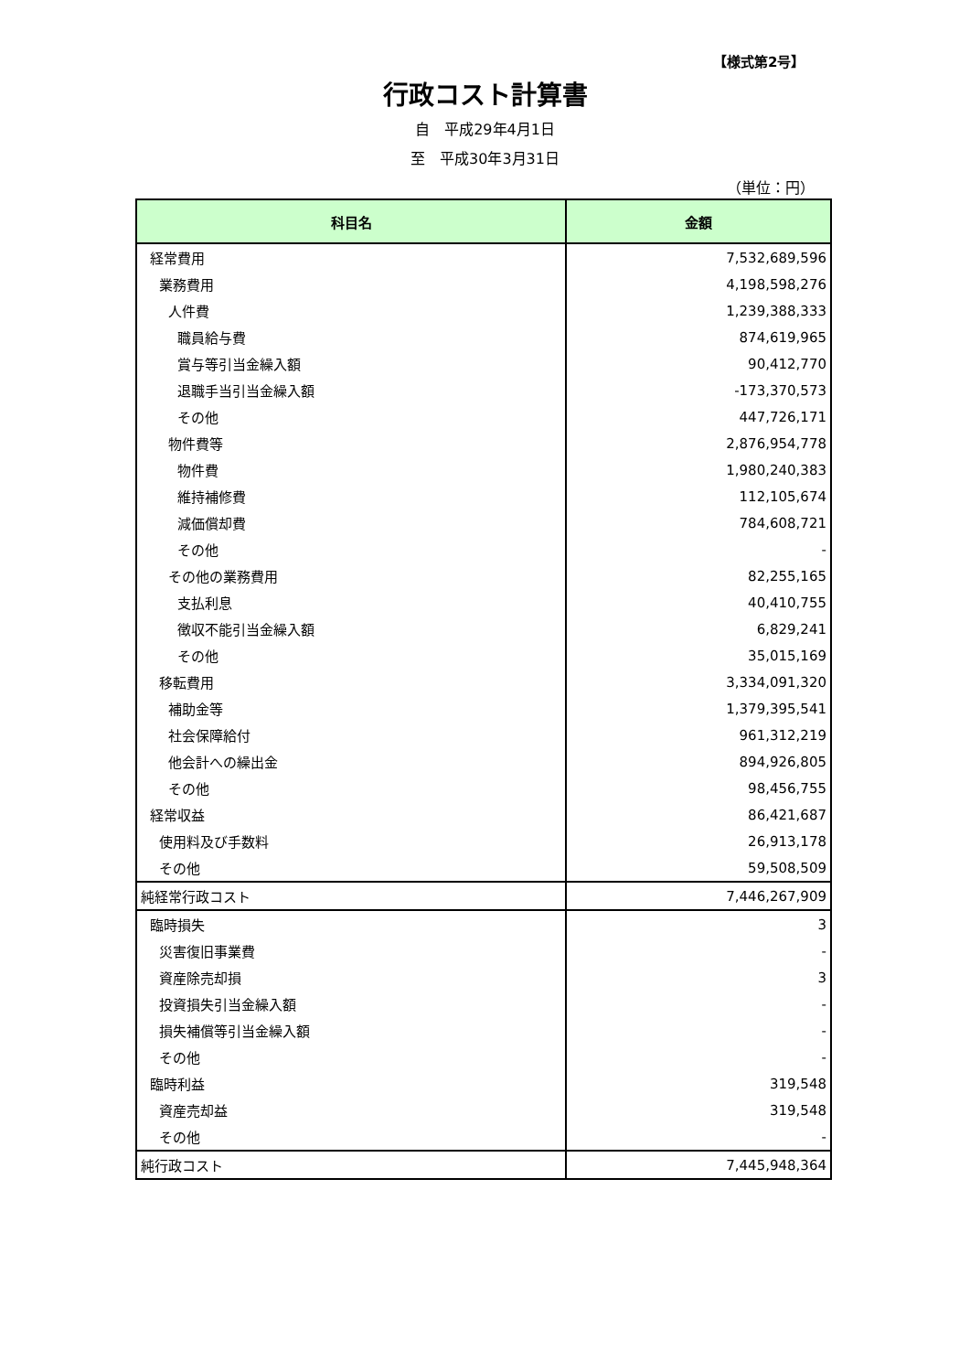【様式第2号】
行政コスト計算書
自　平成29年4月1日
至　平成30年3月31日
（単位：円）
| 科目名 | 金額 |
| --- | --- |
| 経常費用 | 7,532,689,596 |
| 業務費用 | 4,198,598,276 |
| 人件費 | 1,239,388,333 |
| 職員給与費 | 874,619,965 |
| 賞与等引当金繰入額 | 90,412,770 |
| 退職手当引当金繰入額 | -173,370,573 |
| その他 | 447,726,171 |
| 物件費等 | 2,876,954,778 |
| 物件費 | 1,980,240,383 |
| 維持補修費 | 112,105,674 |
| 減価償却費 | 784,608,721 |
| その他 | - |
| その他の業務費用 | 82,255,165 |
| 支払利息 | 40,410,755 |
| 徴収不能引当金繰入額 | 6,829,241 |
| その他 | 35,015,169 |
| 移転費用 | 3,334,091,320 |
| 補助金等 | 1,379,395,541 |
| 社会保障給付 | 961,312,219 |
| 他会計への繰出金 | 894,926,805 |
| その他 | 98,456,755 |
| 経常収益 | 86,421,687 |
| 使用料及び手数料 | 26,913,178 |
| その他 | 59,508,509 |
| 純経常行政コスト | 7,446,267,909 |
| 臨時損失 | 3 |
| 災害復旧事業費 | - |
| 資産除売却損 | 3 |
| 投資損失引当金繰入額 | - |
| 損失補償等引当金繰入額 | - |
| その他 | - |
| 臨時利益 | 319,548 |
| 資産売却益 | 319,548 |
| その他 | - |
| 純行政コスト | 7,445,948,364 |